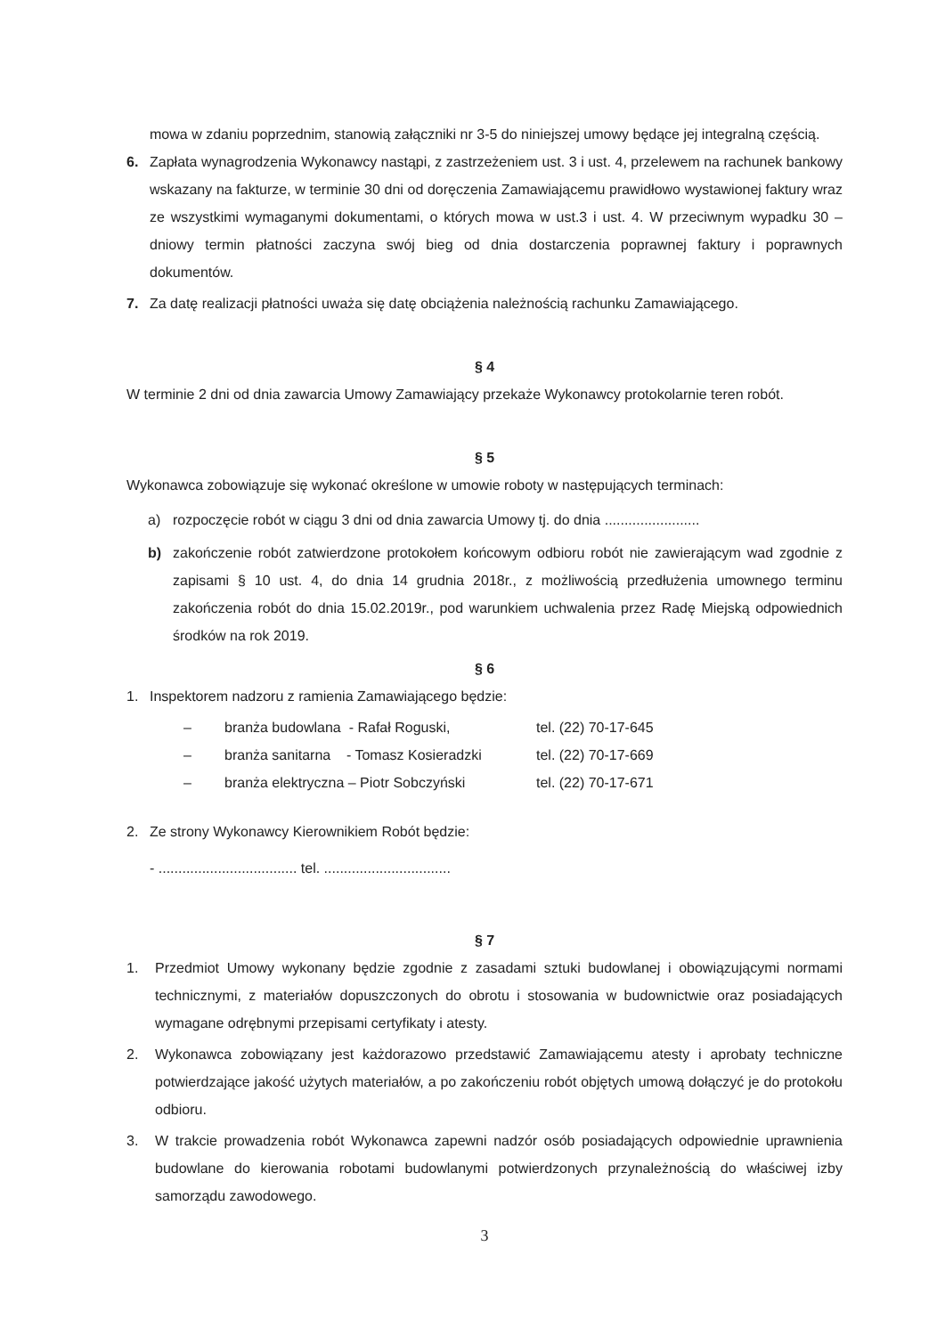mowa w zdaniu poprzednim, stanowią załączniki nr 3-5 do niniejszej umowy będące jej integralną częścią.
6. Zapłata wynagrodzenia Wykonawcy nastąpi, z zastrzeżeniem ust. 3 i ust. 4, przelewem na rachunek bankowy wskazany na fakturze, w terminie 30 dni od doręczenia Zamawiającemu prawidłowo wystawionej faktury wraz ze wszystkimi wymaganymi dokumentami, o których mowa w ust.3 i ust. 4. W przeciwnym wypadku 30 – dniowy termin płatności zaczyna swój bieg od dnia dostarczenia poprawnej faktury i poprawnych dokumentów.
7. Za datę realizacji płatności uważa się datę obciążenia należnością rachunku Zamawiającego.
§ 4
W terminie 2 dni od dnia zawarcia Umowy Zamawiający przekaże Wykonawcy protokolarnie teren robót.
§ 5
Wykonawca zobowiązuje się wykonać określone w umowie roboty w następujących terminach:
a) rozpoczęcie robót w ciągu 3 dni od dnia zawarcia Umowy tj. do dnia ........................
b) zakończenie robót zatwierdzone protokołem końcowym odbioru robót nie zawierającym wad zgodnie z zapisami § 10 ust. 4, do dnia 14 grudnia 2018r., z możliwością przedłużenia umownego terminu zakończenia robót do dnia 15.02.2019r., pod warunkiem uchwalenia przez Radę Miejską odpowiednich środków na rok 2019.
§ 6
1. Inspektorem nadzoru z ramienia Zamawiającego będzie:
– branża budowlana - Rafał Roguski, tel. (22) 70-17-645
– branża sanitarna - Tomasz Kosieradzki tel. (22) 70-17-669
– branża elektryczna – Piotr Sobczyński tel. (22) 70-17-671
2. Ze strony Wykonawcy Kierownikiem Robót będzie:
- ................................... tel. ................................
§ 7
1. Przedmiot Umowy wykonany będzie zgodnie z zasadami sztuki budowlanej i obowiązującymi normami technicznymi, z materiałów dopuszczonych do obrotu i stosowania w budownictwie oraz posiadających wymagane odrębnymi przepisami certyfikaty i atesty.
2. Wykonawca zobowiązany jest każdorazowo przedstawić Zamawiającemu atesty i aprobaty techniczne potwierdzające jakość użytych materiałów, a po zakończeniu robót objętych umową dołączyć je do protokołu odbioru.
3. W trakcie prowadzenia robót Wykonawca zapewni nadzór osób posiadających odpowiednie uprawnienia budowlane do kierowania robotami budowlanymi potwierdzonych przynależnością do właściwej izby samorządu zawodowego.
3